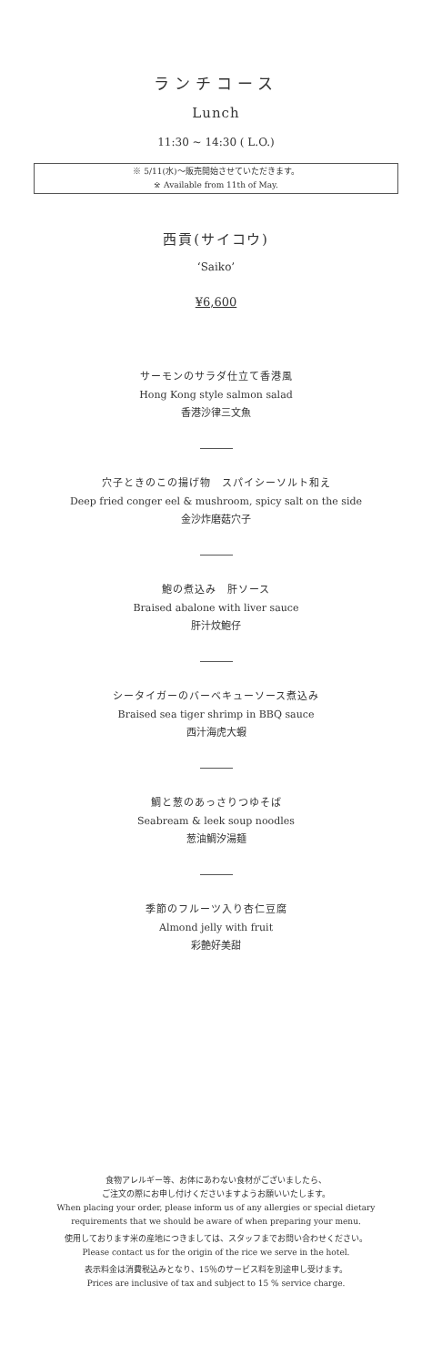ランチコース
Lunch
11:30 ~ 14:30 ( L.O.)
※ 5/11(水)～販売開始させていただきます。
※ Available from 11th of May.
西貢(サイコウ)
‘Saiko’
¥6,600
サーモンのサラダ仕立て香港風
Hong Kong style salmon salad
香港沙律三文魚
穴子ときのこの揚げ物　スパイシーソルト和え
Deep fried conger eel & mushroom, spicy salt on the side
金沙炸磨菇穴子
鮑の煮込み　肝ソース
Braised abalone with liver sauce
肝汁炆鮑仔
シータイガーのバーベキューソース煮込み
Braised sea tiger shrimp in BBQ sauce
西汁海虎大蝦
鯛と葱のあっさりつゆそば
Seabream & leek soup noodles
葱油鯛汐湯麺
季節のフルーツ入り杏仁豆腐
Almond jelly with fruit
彩艶好美甜
食物アレルギー等、お体にあわない食材がございましたら、
ご注文の際にお申し付けくださいますようお願いいたします。
When placing your order, please inform us of any allergies or special dietary
requirements that we should be aware of when preparing your menu.
使用しております米の産地につきましては、スタッフまでお問い合わせください。
Please contact us for the origin of the rice we serve in the hotel.
表示料金は消費税込みとなり、15％のサービス料を別途申し受けます。
Prices are inclusive of tax and subject to 15 % service charge.